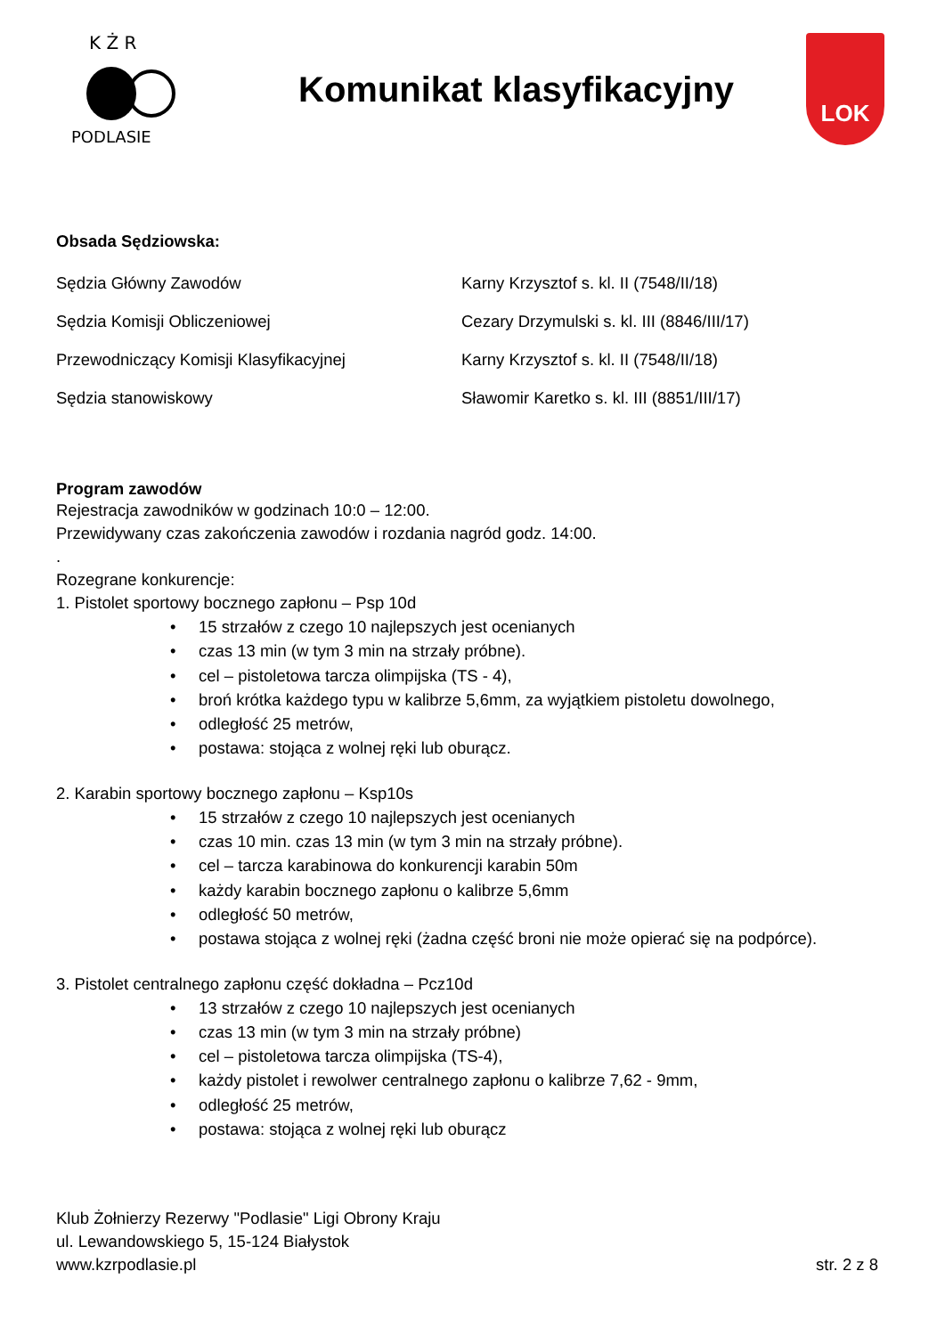K Ż R
PODLASIE
Komunikat klasyfikacyjny
LOK
Obsada Sędziowska:
| Sędzia Główny Zawodów | Karny Krzysztof s. kl. II (7548/II/18) |
| Sędzia Komisji Obliczeniowej | Cezary Drzymulski s. kl. III (8846/III/17) |
| Przewodniczący Komisji Klasyfikacyjnej | Karny Krzysztof s. kl. II (7548/II/18) |
| Sędzia stanowiskowy | Sławomir Karetko s. kl. III (8851/III/17) |
Program zawodów
Rejestracja zawodników w godzinach 10:0 – 12:00.
Przewidywany czas zakończenia zawodów i rozdania nagród godz. 14:00.
.
Rozegrane konkurencje:
1. Pistolet sportowy bocznego zapłonu – Psp 10d
• 15 strzałów z czego 10 najlepszych jest ocenianych
• czas 13 min (w tym 3 min na strzały próbne).
• cel – pistoletowa tarcza olimpijska (TS - 4),
• broń krótka każdego typu w kalibrze 5,6mm, za wyjątkiem pistoletu dowolnego,
• odległość 25 metrów,
• postawa: stojąca z wolnej ręki lub oburącz.
2. Karabin sportowy bocznego zapłonu – Ksp10s
• 15 strzałów z czego 10 najlepszych jest ocenianych
• czas 10 min. czas 13 min (w tym 3 min na strzały próbne).
• cel – tarcza karabinowa do konkurencji karabin 50m
• każdy karabin bocznego zapłonu o kalibrze 5,6mm
• odległość 50 metrów,
• postawa stojąca z wolnej ręki (żadna część broni nie może opierać się na podpórce).
3. Pistolet centralnego zapłonu część dokładna – Pcz10d
• 13 strzałów z czego 10 najlepszych jest ocenianych
• czas 13 min (w tym 3 min na strzały próbne)
• cel – pistoletowa tarcza olimpijska (TS-4),
• każdy pistolet i rewolwer centralnego zapłonu o kalibrze 7,62 - 9mm,
• odległość 25 metrów,
• postawa: stojąca z wolnej ręki lub oburącz
Klub Żołnierzy Rezerwy "Podlasie" Ligi Obrony Kraju
ul. Lewandowskiego 5, 15-124 Białystok
www.kzrpodlasie.pl str. 2 z 8